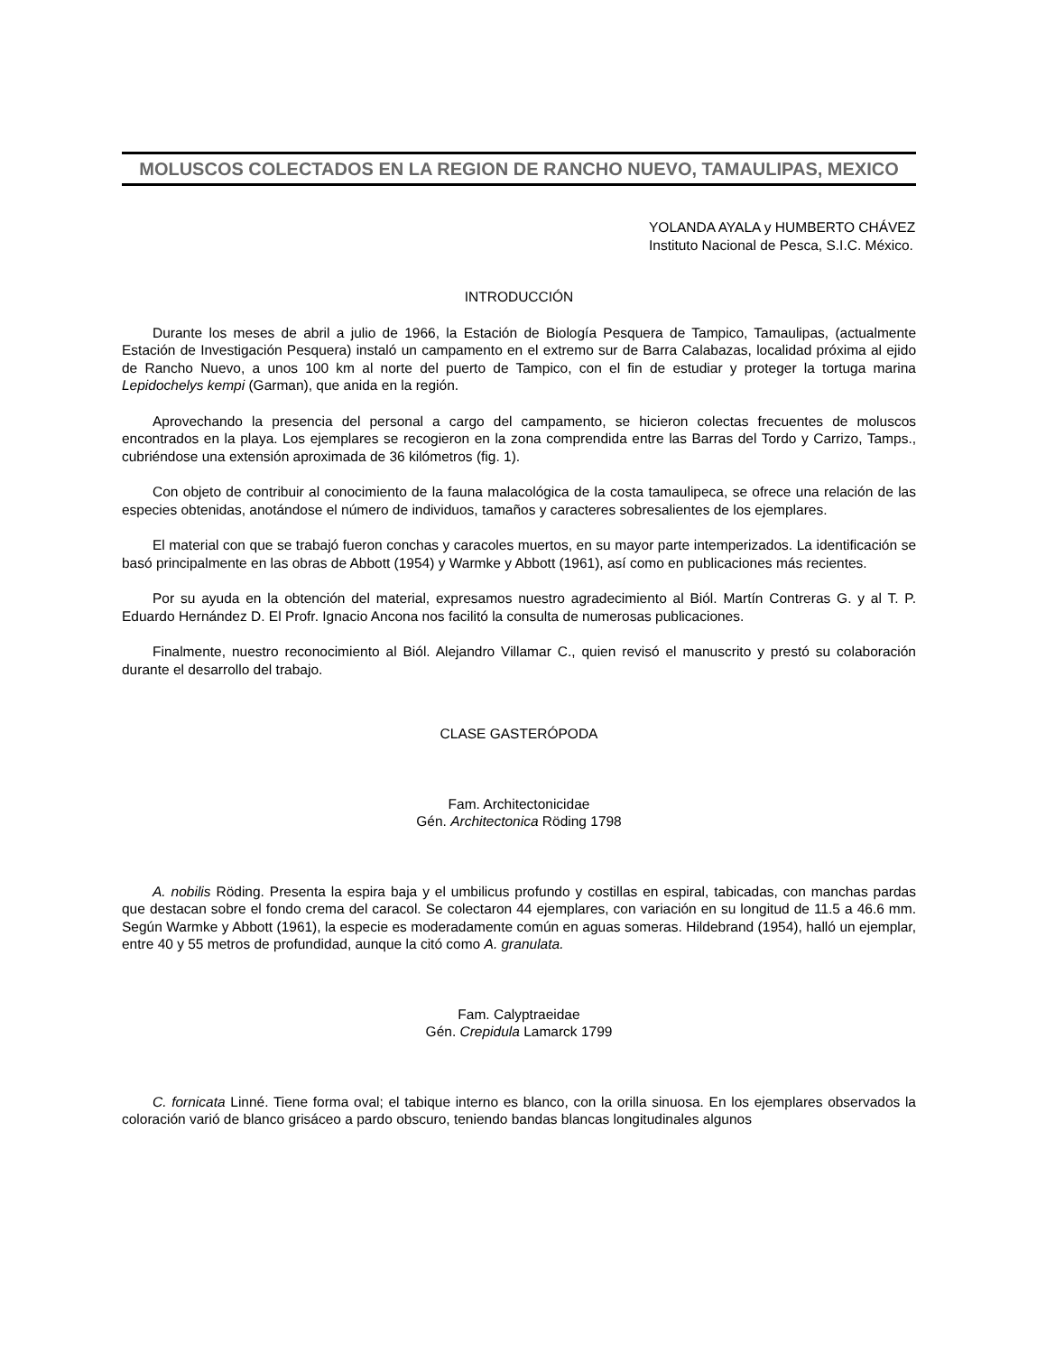MOLUSCOS COLECTADOS EN LA REGION DE RANCHO NUEVO, TAMAULIPAS, MEXICO
YOLANDA AYALA y HUMBERTO CHÁVEZ
Instituto Nacional de Pesca, S.I.C. México.
INTRODUCCIÓN
Durante los meses de abril a julio de 1966, la Estación de Biología Pesquera de Tampico, Tamaulipas, (actualmente Estación de Investigación Pesquera) instaló un campamento en el extremo sur de Barra Calabazas, localidad próxima al ejido de Rancho Nuevo, a unos 100 km al norte del puerto de Tampico, con el fin de estudiar y proteger la tortuga marina Lepidochelys kempi (Garman), que anida en la región.
Aprovechando la presencia del personal a cargo del campamento, se hicieron colectas frecuentes de moluscos encontrados en la playa. Los ejemplares se recogieron en la zona comprendida entre las Barras del Tordo y Carrizo, Tamps., cubriéndose una extensión aproximada de 36 kilómetros (fig. 1).
Con objeto de contribuir al conocimiento de la fauna malacológica de la costa tamaulipeca, se ofrece una relación de las especies obtenidas, anotándose el número de individuos, tamaños y caracteres sobresalientes de los ejemplares.
El material con que se trabajó fueron conchas y caracoles muertos, en su mayor parte intemperizados. La identificación se basó principalmente en las obras de Abbott (1954) y Warmke y Abbott (1961), así como en publicaciones más recientes.
Por su ayuda en la obtención del material, expresamos nuestro agradecimiento al Biól. Martín Contreras G. y al T. P. Eduardo Hernández D. El Profr. Ignacio Ancona nos facilitó la consulta de numerosas publicaciones.
Finalmente, nuestro reconocimiento al Biól. Alejandro Villamar C., quien revisó el manuscrito y prestó su colaboración durante el desarrollo del trabajo.
CLASE GASTERÓPODA
Fam. Architectonicidae
Gén. Architectonica Röding 1798
A. nobilis Röding. Presenta la espira baja y el umbilicus profundo y costillas en espiral, tabicadas, con manchas pardas que destacan sobre el fondo crema del caracol. Se colectaron 44 ejemplares, con variación en su longitud de 11.5 a 46.6 mm. Según Warmke y Abbott (1961), la especie es moderadamente común en aguas someras. Hildebrand (1954), halló un ejemplar, entre 40 y 55 metros de profundidad, aunque la citó como A. granulata.
Fam. Calyptraeidae
Gén. Crepidula Lamarck 1799
C. fornicata Linné. Tiene forma oval; el tabique interno es blanco, con la orilla sinuosa. En los ejemplares observados la coloración varió de blanco grisáceo a pardo obscuro, teniendo bandas blancas longitudinales algunos